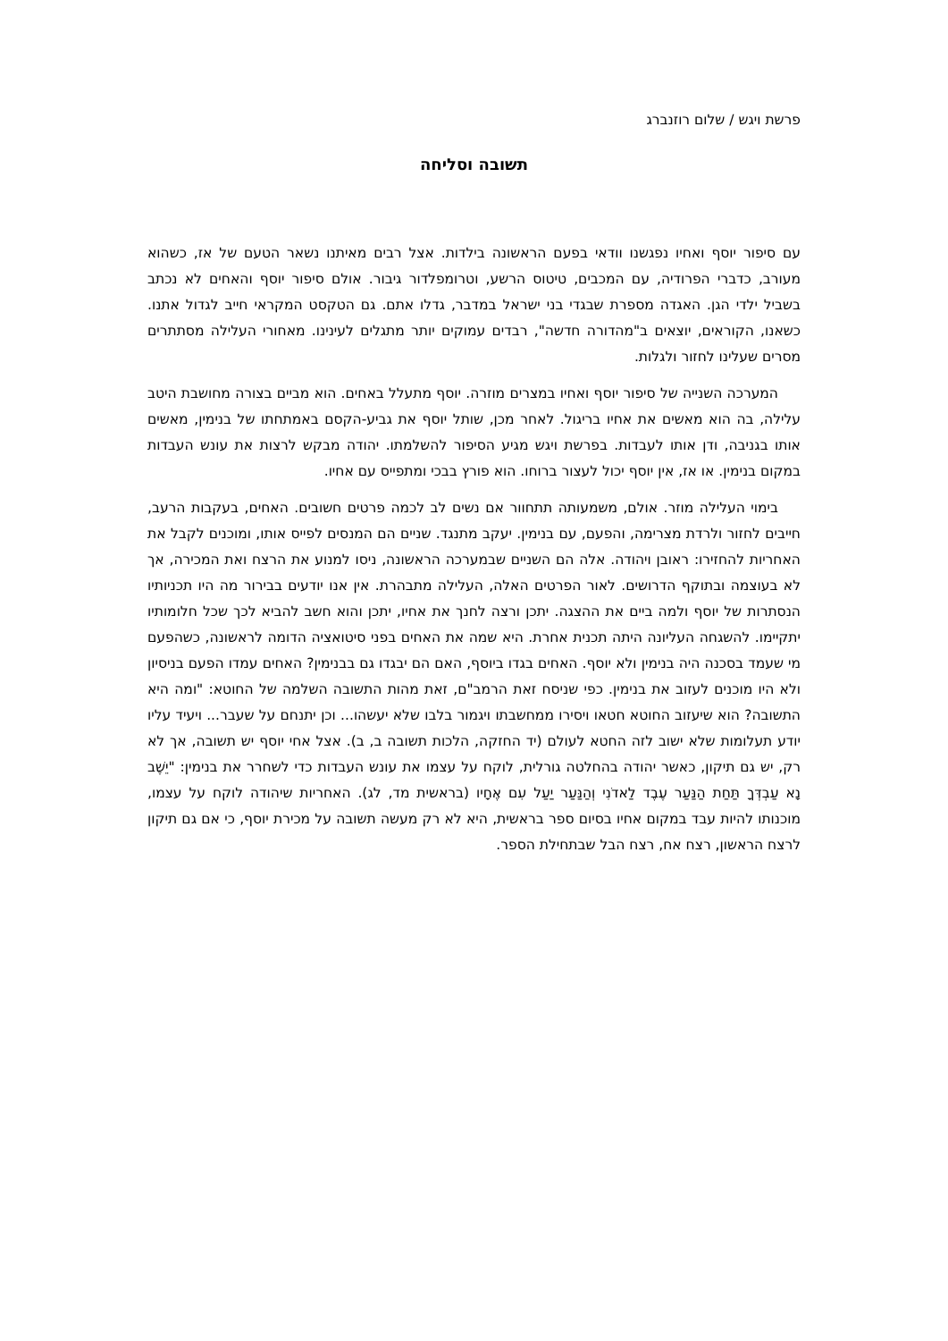פרשת ויגש / שלום רוזנברג
תשובה וסליחה
עם סיפור יוסף ואחיו נפגשנו וודאי בפעם הראשונה בילדות. אצל רבים מאיתנו נשאר הטעם של אז, כשהוא מעורב, כדברי הפרודיה, עם המכבים, טיטוס הרשע, וטרומפלדור גיבור. אולם סיפור יוסף והאחים לא נכתב בשביל ילדי הגן. האגדה מספרת שבגדי בני ישראל במדבר, גדלו אתם. גם הטקסט המקראי חייב לגדול אתנו. כשאנו, הקוראים, יוצאים ב"מהדורה חדשה", רבדים עמוקים יותר מתגלים לעינינו. מאחורי העלילה מסתתרים מסרים שעלינו לחזור ולגלות.
המערכה השנייה של סיפור יוסף ואחיו במצרים מוזרה. יוסף מתעלל באחים. הוא מביים בצורה מחושבת היטב עלילה, בה הוא מאשים את אחיו בריגול. לאחר מכן, שותל יוסף את גביע-הקסם באמתחתו של בנימין, מאשים אותו בגניבה, ודן אותו לעבדות. בפרשת ויגש מגיע הסיפור להשלמתו. יהודה מבקש לרצות את עונש העבדות במקום בנימין. או אז, אין יוסף יכול לעצור ברוחו. הוא פורץ בבכי ומתפייס עם אחיו.
בימוי העלילה מוזר. אולם, משמעותה תתחוור אם נשים לב לכמה פרטים חשובים. האחים, בעקבות הרעב, חייבים לחזור ולרדת מצרימה, והפעם, עם בנימין. יעקב מתנגד. שניים הם המנסים לפייס אותו, ומוכנים לקבל את האחריות להחזירו: ראובן ויהודה. אלה הם השניים שבמערכה הראשונה, ניסו למנוע את הרצח ואת המכירה, אך לא בעוצמה ובתוקף הדרושים. לאור הפרטים האלה, העלילה מתבהרת. אין אנו יודעים בבירור מה היו תכניותיו הנסתרות של יוסף ולמה ביים את ההצגה. יתכן ורצה לחנך את אחיו, יתכן והוא חשב להביא לכך שכל חלומותיו יתקיימו. להשגחה העליונה היתה תכנית אחרת. היא שמה את האחים בפני סיטואציה הדומה לראשונה, כשהפעם מי שעמד בסכנה היה בנימין ולא יוסף. האחים בגדו ביוסף, האם הם יבגדו גם בבנימין? האחים עמדו הפעם בניסיון ולא היו מוכנים לעזוב את בנימין. כפי שניסח זאת הרמב"ם, זאת מהות התשובה השלמה של החוטא: "ומה היא התשובה? הוא שיעזוב החוטא חטאו ויסירו ממחשבתו ויגמור בלבו שלא יעשהו... וכן יתנחם על שעבר... ויעיד עליו יודע תעלומות שלא ישוב לזה החטא לעולם (יד החזקה, הלכות תשובה ב, ב). אצל אחי יוסף יש תשובה, אך לא רק, יש גם תיקון, כאשר יהודה בהחלטה גורלית, לוקח על עצמו את עונש העבדות כדי לשחרר את בנימין: "יֵשֶׁב נָא עַבְדְּךָ תַּחַת הַנַּעַר עֶבֶד לַאדֹנִי וְהַנַּעַר יַעַל עִם אֶחָיו (בראשית מד, לג). האחריות שיהודה לוקח על עצמו, מוכנותו להיות עבד במקום אחיו בסיום ספר בראשית, היא לא רק מעשה תשובה על מכירת יוסף, כי אם גם תיקון לרצח הראשון, רצח אח, רצח הבל שבתחילת הספר.